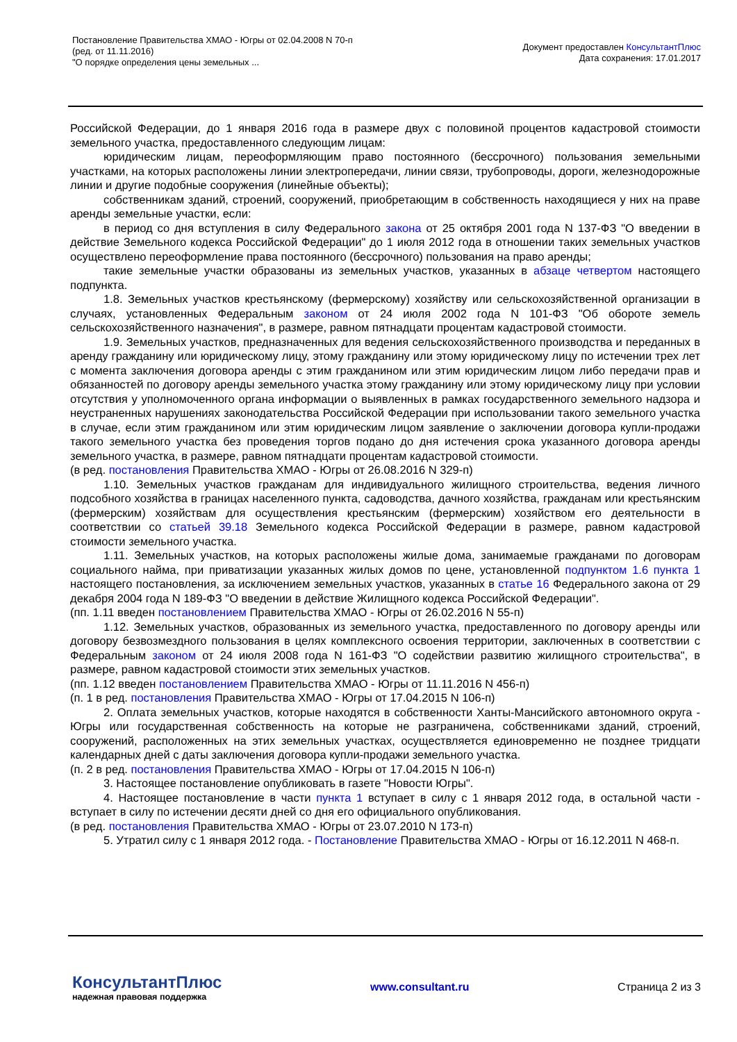Постановление Правительства ХМАО - Югры от 02.04.2008 N 70-п
(ред. от 11.11.2016)
"О порядке определения цены земельных ...
Документ предоставлен КонсультантПлюс
Дата сохранения: 17.01.2017
Российской Федерации, до 1 января 2016 года в размере двух с половиной процентов кадастровой стоимости земельного участка, предоставленного следующим лицам:
юридическим лицам, переоформляющим право постоянного (бессрочного) пользования земельными участками, на которых расположены линии электропередачи, линии связи, трубопроводы, дороги, железнодорожные линии и другие подобные сооружения (линейные объекты);
собственникам зданий, строений, сооружений, приобретающим в собственность находящиеся у них на праве аренды земельные участки, если:
в период со дня вступления в силу Федерального закона от 25 октября 2001 года N 137-ФЗ "О введении в действие Земельного кодекса Российской Федерации" до 1 июля 2012 года в отношении таких земельных участков осуществлено переоформление права постоянного (бессрочного) пользования на право аренды;
такие земельные участки образованы из земельных участков, указанных в абзаце четвертом настоящего подпункта.
1.8. Земельных участков крестьянскому (фермерскому) хозяйству или сельскохозяйственной организации в случаях, установленных Федеральным законом от 24 июля 2002 года N 101-ФЗ "Об обороте земель сельскохозяйственного назначения", в размере, равном пятнадцати процентам кадастровой стоимости.
1.9. Земельных участков, предназначенных для ведения сельскохозяйственного производства и переданных в аренду гражданину или юридическому лицу, этому гражданину или этому юридическому лицу по истечении трех лет с момента заключения договора аренды с этим гражданином или этим юридическим лицом либо передачи прав и обязанностей по договору аренды земельного участка этому гражданину или этому юридическому лицу при условии отсутствия у уполномоченного органа информации о выявленных в рамках государственного земельного надзора и неустраненных нарушениях законодательства Российской Федерации при использовании такого земельного участка в случае, если этим гражданином или этим юридическим лицом заявление о заключении договора купли-продажи такого земельного участка без проведения торгов подано до дня истечения срока указанного договора аренды земельного участка, в размере, равном пятнадцати процентам кадастровой стоимости.
(в ред. постановления Правительства ХМАО - Югры от 26.08.2016 N 329-п)
1.10. Земельных участков гражданам для индивидуального жилищного строительства, ведения личного подсобного хозяйства в границах населенного пункта, садоводства, дачного хозяйства, гражданам или крестьянским (фермерским) хозяйствам для осуществления крестьянским (фермерским) хозяйством его деятельности в соответствии со статьей 39.18 Земельного кодекса Российской Федерации в размере, равном кадастровой стоимости земельного участка.
1.11. Земельных участков, на которых расположены жилые дома, занимаемые гражданами по договорам социального найма, при приватизации указанных жилых домов по цене, установленной подпунктом 1.6 пункта 1 настоящего постановления, за исключением земельных участков, указанных в статье 16 Федерального закона от 29 декабря 2004 года N 189-ФЗ "О введении в действие Жилищного кодекса Российской Федерации".
(пп. 1.11 введен постановлением Правительства ХМАО - Югры от 26.02.2016 N 55-п)
1.12. Земельных участков, образованных из земельного участка, предоставленного по договору аренды или договору безвозмездного пользования в целях комплексного освоения территории, заключенных в соответствии с Федеральным законом от 24 июля 2008 года N 161-ФЗ "О содействии развитию жилищного строительства", в размере, равном кадастровой стоимости этих земельных участков.
(пп. 1.12 введен постановлением Правительства ХМАО - Югры от 11.11.2016 N 456-п)
(п. 1 в ред. постановления Правительства ХМАО - Югры от 17.04.2015 N 106-п)
2. Оплата земельных участков, которые находятся в собственности Ханты-Мансийского автономного округа - Югры или государственная собственность на которые не разграничена, собственниками зданий, строений, сооружений, расположенных на этих земельных участках, осуществляется единовременно не позднее тридцати календарных дней с даты заключения договора купли-продажи земельного участка.
(п. 2 в ред. постановления Правительства ХМАО - Югры от 17.04.2015 N 106-п)
3. Настоящее постановление опубликовать в газете "Новости Югры".
4. Настоящее постановление в части пункта 1 вступает в силу с 1 января 2012 года, в остальной части - вступает в силу по истечении десяти дней со дня его официального опубликования.
(в ред. постановления Правительства ХМАО - Югры от 23.07.2010 N 173-п)
5. Утратил силу с 1 января 2012 года. - Постановление Правительства ХМАО - Югры от 16.12.2011 N 468-п.
КонсультантПлюс
надежная правовая поддержка
www.consultant.ru Страница 2 из 3